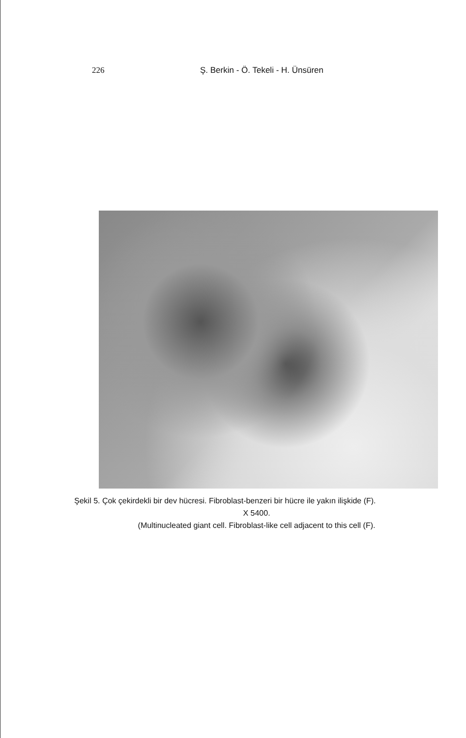226 Ş. Berkin - Ö. Tekeli - H. Ünsüren
Şekil 5. Çok çekirdekli bir dev hücresi. Fibroblast-benzeri bir hücre ile yakın ilişkide (F).
X 5400.
(Multinucleated giant cell. Fibroblast-like cell adjacent to this cell (F).